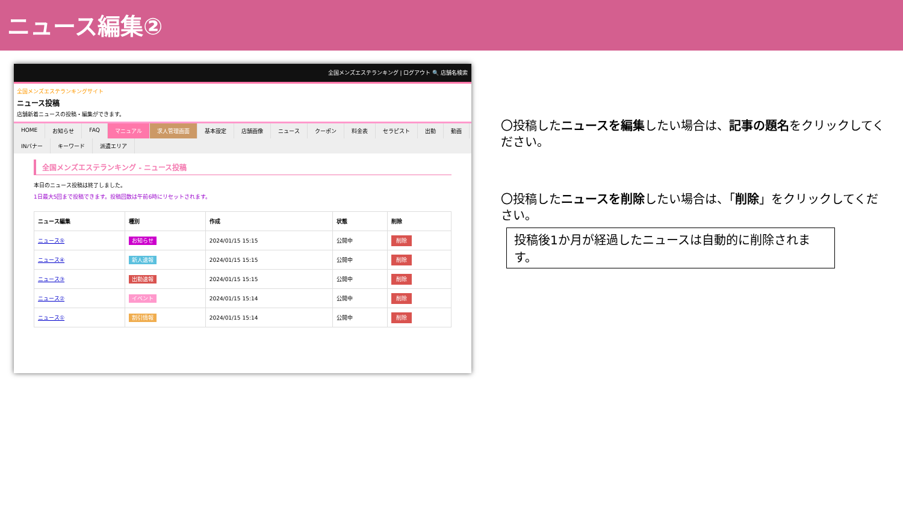ニュース編集②
全国メンズエステランキング | ログアウト 🔍 店舗名検索
全国メンズエステランキングサイト
ニュース投稿
店舗新着ニュースの投稿・編集ができます。
HOME お知らせ FAQ マニュアル 求人管理画面 基本設定 店舗画像 ニュース クーポン 料金表 セラピスト 出勤 動画 INバナー キーワード 派遣エリア
全国メンズエステランキング - ニュース投稿
本日のニュース投稿は終了しました。
1日最大5回まで投稿できます。投稿回数は午前6時にリセットされます。
| ニュース編集 | 種別 | 作成 | 状態 | 削除 |
| --- | --- | --- | --- | --- |
| ニュース⑤ | お知らせ | 2024/01/15 15:15 | 公開中 | 削除 |
| ニュース④ | 新人速報 | 2024/01/15 15:15 | 公開中 | 削除 |
| ニュース③ | 出勤速報 | 2024/01/15 15:15 | 公開中 | 削除 |
| ニュース② | イベント | 2024/01/15 15:14 | 公開中 | 削除 |
| ニュース① | 割引情報 | 2024/01/15 15:14 | 公開中 | 削除 |
〇投稿したニュースを編集したい場合は、記事の題名をクリックしてください。
〇投稿したニュースを削除したい場合は、「削除」をクリックしてください。
投稿後1か月が経過したニュースは自動的に削除されます。